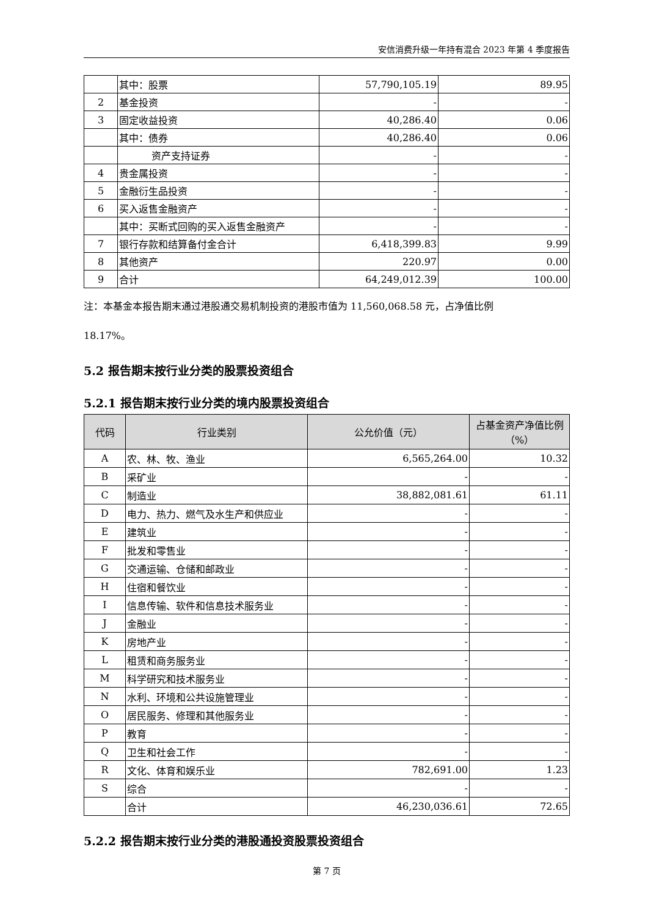安信消费升级一年持有混合 2023 年第 4 季度报告
| | 其中：股票 | 57,790,105.19 | 89.95 |
| 2 | 基金投资 | - | - |
| 3 | 固定收益投资 | 40,286.40 | 0.06 |
| | 其中：债券 | 40,286.40 | 0.06 |
| | 资产支持证券 | - | - |
| 4 | 贵金属投资 | - | - |
| 5 | 金融衍生品投资 | - | - |
| 6 | 买入返售金融资产 | - | - |
| | 其中：买断式回购的买入返售金融资产 | - | - |
| 7 | 银行存款和结算备付金合计 | 6,418,399.83 | 9.99 |
| 8 | 其他资产 | 220.97 | 0.00 |
| 9 | 合计 | 64,249,012.39 | 100.00 |
注：本基金本报告期末通过港股通交易机制投资的港股市值为 11,560,068.58 元，占净值比例
18.17%。
5.2 报告期末按行业分类的股票投资组合
5.2.1 报告期末按行业分类的境内股票投资组合
| 代码 | 行业类别 | 公允价值（元） | 占基金资产净值比例（%） |
| --- | --- | --- | --- |
| A | 农、林、牧、渔业 | 6,565,264.00 | 10.32 |
| B | 采矿业 | - | - |
| C | 制造业 | 38,882,081.61 | 61.11 |
| D | 电力、热力、燃气及水生产和供应业 | - | - |
| E | 建筑业 | - | - |
| F | 批发和零售业 | - | - |
| G | 交通运输、仓储和邮政业 | - | - |
| H | 住宿和餐饮业 | - | - |
| I | 信息传输、软件和信息技术服务业 | - | - |
| J | 金融业 | - | - |
| K | 房地产业 | - | - |
| L | 租赁和商务服务业 | - | - |
| M | 科学研究和技术服务业 | - | - |
| N | 水利、环境和公共设施管理业 | - | - |
| O | 居民服务、修理和其他服务业 | - | - |
| P | 教育 | - | - |
| Q | 卫生和社会工作 | - | - |
| R | 文化、体育和娱乐业 | 782,691.00 | 1.23 |
| S | 综合 | - | - |
| | 合计 | 46,230,036.61 | 72.65 |
5.2.2 报告期末按行业分类的港股通投资股票投资组合
第 7 页